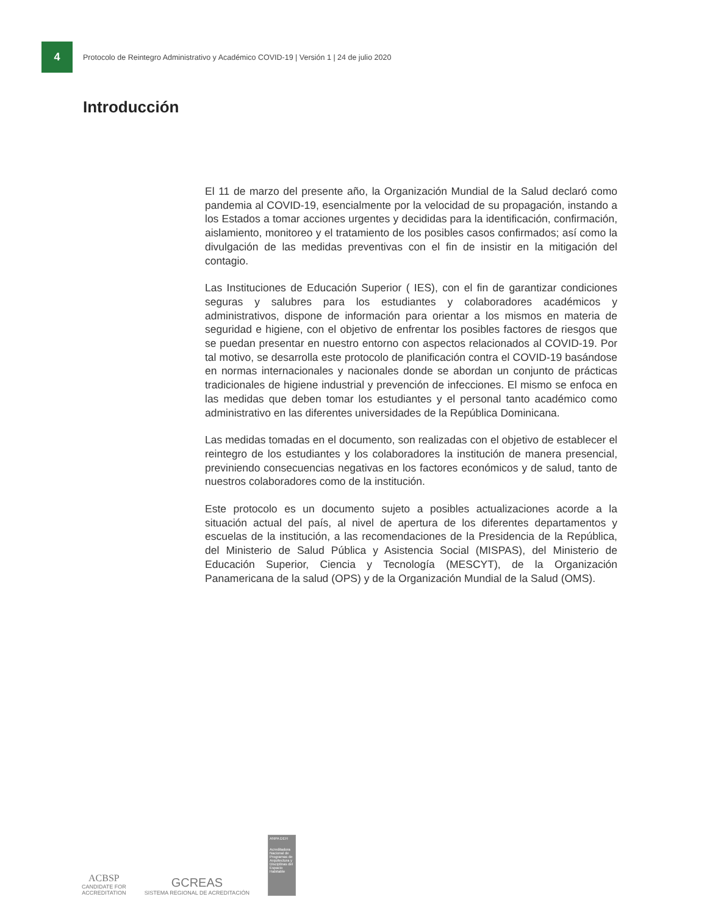4
Protocolo de Reintegro Administrativo y Académico COVID-19 | Versión 1 | 24 de julio 2020
Introducción
El 11 de marzo del presente año, la Organización Mundial de la Salud declaró como pandemia al COVID-19, esencialmente por la velocidad de su propagación, instando a los Estados a tomar acciones urgentes y decididas para la identificación, confirmación, aislamiento, monitoreo y el tratamiento de los posibles casos confirmados; así como la divulgación de las medidas preventivas con el fin de insistir en la mitigación del contagio.
Las Instituciones de Educación Superior ( IES), con el fin de garantizar condiciones seguras y salubres para los estudiantes y colaboradores académicos y administrativos, dispone de información para orientar a los mismos en materia de seguridad e higiene, con el objetivo de enfrentar los posibles factores de riesgos que se puedan presentar en nuestro entorno con aspectos relacionados al COVID-19. Por tal motivo, se desarrolla este protocolo de planificación contra el COVID-19 basándose en normas internacionales y nacionales donde se abordan un conjunto de prácticas tradicionales de higiene industrial y prevención de infecciones. El mismo se enfoca en las medidas que deben tomar los estudiantes y el personal tanto académico como administrativo en las diferentes universidades de la República Dominicana.
Las medidas tomadas en el documento, son realizadas con el objetivo de establecer el reintegro de los estudiantes y los colaboradores la institución de manera presencial, previniendo consecuencias negativas en los factores económicos y de salud, tanto de nuestros colaboradores como de la institución.
Este protocolo es un documento sujeto a posibles actualizaciones acorde a la situación actual del país, al nivel de apertura de los diferentes departamentos y escuelas de la institución, a las recomendaciones de la Presidencia de la República, del Ministerio de Salud Pública y Asistencia Social (MISPAS), del Ministerio de Educación Superior, Ciencia y Tecnología (MESCYT), de la Organización Panamericana de la salud (OPS) y de la Organización Mundial de la Salud (OMS).
ACBSP
CANDIDATE FOR
ACCREDITATION
GCREAS
SISTEMA REGIONAL DE ACREDITACIÓN
ANPA DEH
Acreditadora Nacional de Programas de Arquitectura y Disciplinas del Espacio Habitable